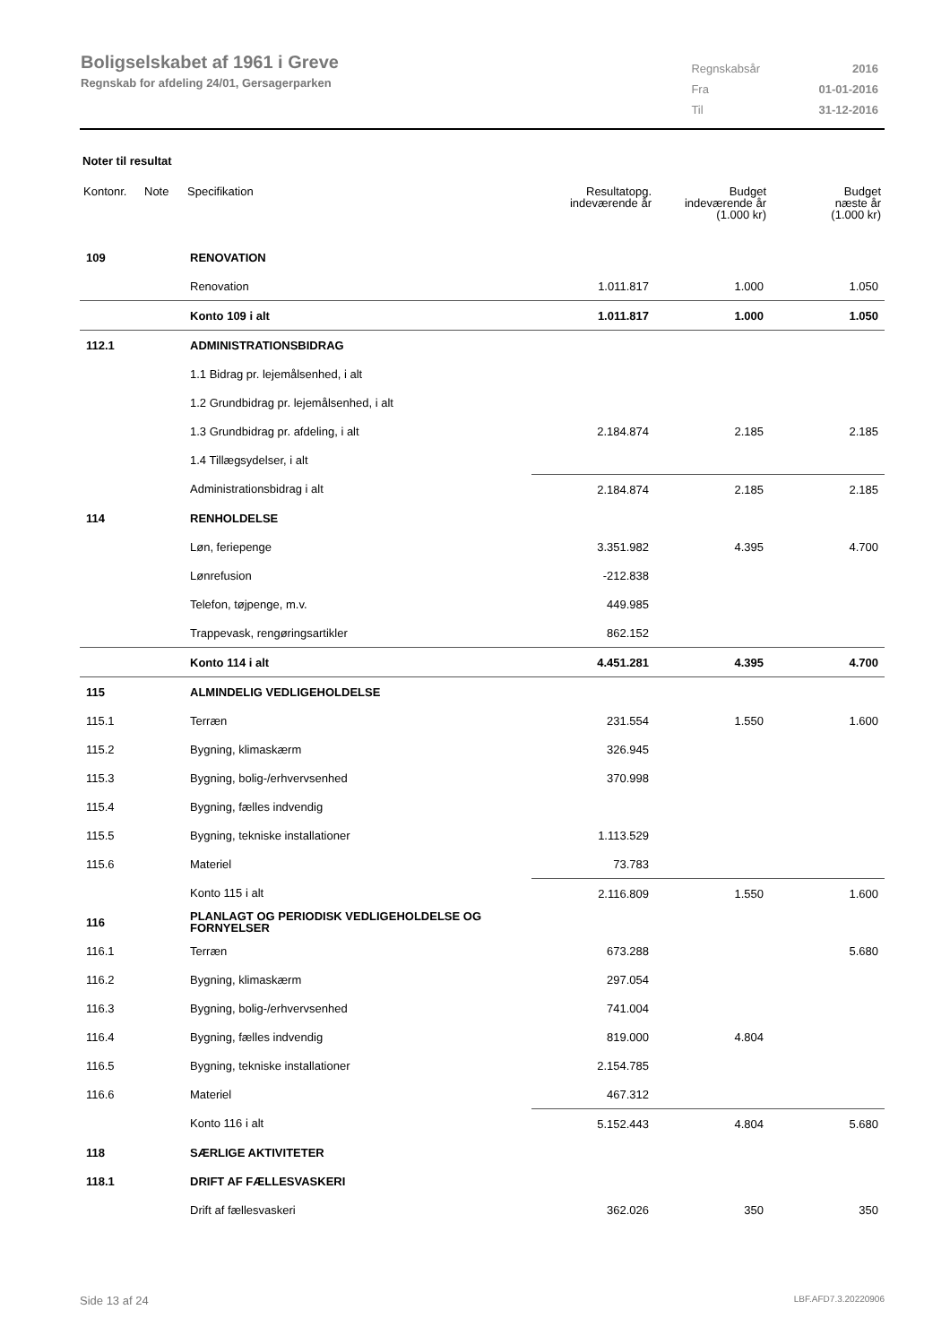Boligselskabet af 1961 i Greve
Regnskab for afdeling 24/01, Gersagerparken
| Regnskabsår | 2016 |
| Fra | 01-01-2016 |
| Til | 31-12-2016 |
Noter til resultat
| Kontonr. | Note | Specifikation | Resultatopg. indeværende år | Budget indeværende år (1.000 kr) | Budget næste år (1.000 kr) |
| --- | --- | --- | --- | --- | --- |
| 109 | | RENOVATION | | | |
| | | Renovation | 1.011.817 | 1.000 | 1.050 |
| | | Konto 109 i alt | 1.011.817 | 1.000 | 1.050 |
| 112.1 | | ADMINISTRATIONSBIDRAG | | | |
| | | 1.1 Bidrag pr. lejemålsenhed, i alt | | | |
| | | 1.2 Grundbidrag pr. lejemålsenhed, i alt | | | |
| | | 1.3 Grundbidrag pr. afdeling, i alt | 2.184.874 | 2.185 | 2.185 |
| | | 1.4 Tillægsydelser, i alt | | | |
| | | Administrationsbidrag i alt | 2.184.874 | 2.185 | 2.185 |
| 114 | | RENHOLDELSE | | | |
| | | Løn, feriepenge | 3.351.982 | 4.395 | 4.700 |
| | | Lønrefusion | -212.838 | | |
| | | Telefon, tøjpenge, m.v. | 449.985 | | |
| | | Trappevask, rengøringsartikler | 862.152 | | |
| | | Konto 114 i alt | 4.451.281 | 4.395 | 4.700 |
| 115 | | ALMINDELIG VEDLIGEHOLDELSE | | | |
| 115.1 | | Terræn | 231.554 | 1.550 | 1.600 |
| 115.2 | | Bygning, klimaskærm | 326.945 | | |
| 115.3 | | Bygning, bolig-/erhvervsenhed | 370.998 | | |
| 115.4 | | Bygning, fælles indvendig | | | |
| 115.5 | | Bygning, tekniske installationer | 1.113.529 | | |
| 115.6 | | Materiel | 73.783 | | |
| | | Konto 115 i alt | 2.116.809 | 1.550 | 1.600 |
| 116 | | PLANLAGT OG PERIODISK VEDLIGEHOLDELSE OG FORNYELSER | | | |
| 116.1 | | Terræn | 673.288 | | 5.680 |
| 116.2 | | Bygning, klimaskærm | 297.054 | | |
| 116.3 | | Bygning, bolig-/erhvervsenhed | 741.004 | | |
| 116.4 | | Bygning, fælles indvendig | 819.000 | 4.804 | |
| 116.5 | | Bygning, tekniske installationer | 2.154.785 | | |
| 116.6 | | Materiel | 467.312 | | |
| | | Konto 116 i alt | 5.152.443 | 4.804 | 5.680 |
| 118 | | SÆRLIGE AKTIVITETER | | | |
| 118.1 | | DRIFT AF FÆLLESVASKERI | | | |
| | | Drift af fællesvaskeri | 362.026 | 350 | 350 |
Side 13 af 24 LBF.AFD7.3.20220906